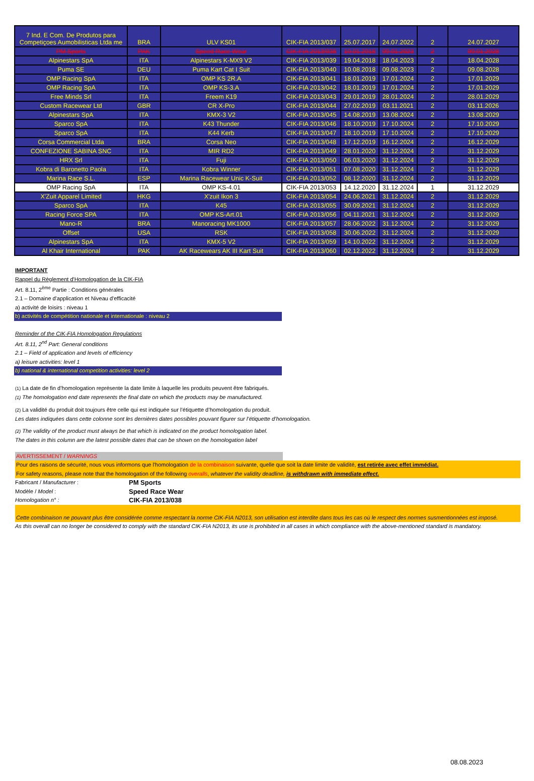| 7 Ind. E Com. De Produtos para Competiçoes Aumobilisticas Ltda me | BRA | ULV KS01 | CIK-FIA 2013/037 | 25.07.2017 | 24.07.2022 | 2 | 24.07.2027 |
| PM Sports | PAK | Speed Race Wear | CIK-FIA 2013/038 | 10.01.2018 | 09.01.2023 | 2 | 09.01.2028 |
| Alpinestars SpA | ITA | Alpinestars K-MX9 V2 | CIK-FIA 2013/039 | 19.04.2018 | 18.04.2023 | 2 | 18.04.2028 |
| Puma SE | DEU | Puma Kart Cat I Suit | CIK-FIA 2013/040 | 10.08.2018 | 09.08.2023 | 2 | 09.08.2028 |
| OMP Racing SpA | ITA | OMP KS 2R.A | CIK-FIA 2013/041 | 18.01.2019 | 17.01.2024 | 2 | 17.01.2029 |
| OMP Racing SpA | ITA | OMP KS-3.A | CIK-FIA 2013/042 | 18.01.2019 | 17.01.2024 | 2 | 17.01.2029 |
| Free Minds Srl | ITA | Freem K19 | CIK-FIA 2013/043 | 29.01.2019 | 28.01.2024 | 2 | 28.01.2029 |
| Custom Racewear Ltd | GBR | CR X-Pro | CIK-FIA 2013/044 | 27.02.2019 | 03.11.2021 | 2 | 03.11.2026 |
| Alpinestars SpA | ITA | KMX-3 V2 | CIK-FIA 2013/045 | 14.08.2019 | 13.08.2024 | 2 | 13.08.2029 |
| Sparco SpA | ITA | K43 Thunder | CIK-FIA 2013/046 | 18.10.2019 | 17.10.2024 | 2 | 17.10.2029 |
| Sparco SpA | ITA | K44 Kerb | CIK-FIA 2013/047 | 18.10.2019 | 17.10.2024 | 2 | 17.10.2029 |
| Corsa Commercial Ltda | BRA | Corsa Neo | CIK-FIA 2013/048 | 17.12.2019 | 16.12.2024 | 2 | 16.12.2029 |
| CONFEZIONE SABINA SNC | ITA | MIR RD2 | CIK-FIA 2013/049 | 28.01.2020 | 31.12.2024 | 2 | 31.12.2029 |
| HRX Srl | ITA | Fuji | CIK-FIA 2013/050 | 06.03.2020 | 31.12.2024 | 2 | 31.12.2029 |
| Kobra di Baronetto Paola | ITA | Kobra Winner | CIK-FIA 2013/051 | 07.08.2020 | 31.12.2024 | 2 | 31.12.2029 |
| Marina Race S.L. | ESP | Marina Racewear Unic K-Suit | CIK-FIA 2013/052 | 08.12.2020 | 31.12.2024 | 2 | 31.12.2029 |
| OMP Racing SpA | ITA | OMP KS-4.01 | CIK-FIA 2013/053 | 14.12.2020 | 31.12.2024 | 1 | 31.12.2029 |
| X'Zuit Apparel Limited | HKG | X'zuit Ikon 3 | CIK-FIA 2013/054 | 24.06.2021 | 31.12.2024 | 2 | 31.12.2029 |
| Sparco SpA | ITA | K45 | CIK-FIA 2013/055 | 30.09.2021 | 31.12.2024 | 2 | 31.12.2029 |
| Racing Force SPA | ITA | OMP KS-Art.01 | CIK-FIA 2013/056 | 04.11.2021 | 31.12.2024 | 2 | 31.12.2029 |
| Mano-R | BRA | Manoracing MK1000 | CIK-FIA 2013/057 | 28.06.2022 | 31.12.2024 | 2 | 31.12.2029 |
| Offset | USA | RSK | CIK-FIA 2013/058 | 30.06.2022 | 31.12.2024 | 2 | 31.12.2029 |
| Alpinestars SpA | ITA | KMX-5 V2 | CIK-FIA 2013/059 | 14.10.2022 | 31.12.2024 | 2 | 31.12.2029 |
| Al Khair International | PAK | AK Racewears AK III Kart Suit | CIK-FIA 2013/060 | 02.12.2022 | 31.12.2024 | 2 | 31.12.2029 |
IMPORTANT
Rappel du Règlement d'Homologation de la CIK-FIA
Art. 8.11, 2<sup>ème</sup> Partie : Conditions générales
2.1 – Domaine d'application et Niveau d'efficacité
a) activité de loisirs : niveau 1
b) activités de compétition nationale et internationale : niveau 2
Reminder of the CIK-FIA Homologation Regulations
Art. 8.11, 2<sup>nd</sup> Part: General conditions
2.1 – Field of application and levels of efficiency
a) leisure activities: level 1
b) national & international competition activities: level 2
(1) La date de fin d’homologation représente la date limite à laquelle les produits peuvent être fabriqués.
(1) The homologation end date represents the final date on which the products may be manufactured.
(2) La validité du produit doit toujours être celle qui est indiquée sur l’étiquette d’homologation du produit.
Les dates indiquées dans cette colonne sont les dernières dates possibles pouvant figurer sur l’étiquette d’homologation.
(2) The validity of the product must always be that which is indicated on the product homologation label.
The dates in this column are the latest possible dates that can be shown on the homologation label
AVERTISSEMENT / WARNINGS
Pour des raisons de sécurité, nous vous informons que l'homologation de la combinaison suivante, quelle que soit la date limite de validité, est retirée avec effet immédiat.
For safety reasons, please note that the homologation of the following overalls, whatever the validity deadline, is withdrawn with immediate effect.
Fabricant / Manufacturer : PM Sports
Modèle / Model : Speed Race Wear
Homologation n° : CIK-FIA 2013/038
Cette combinaison ne pouvant plus être considérée comme respectant la norme CIK-FIA N2013, son utilisation est interdite dans tous les cas où le respect des normes susmentionnées est imposé.
As this overall can no longer be considered to comply with the standard CIK-FIA N2013, its use is prohibited in all cases in which compliance with the above-mentioned standard is mandatory.
08.08.2023